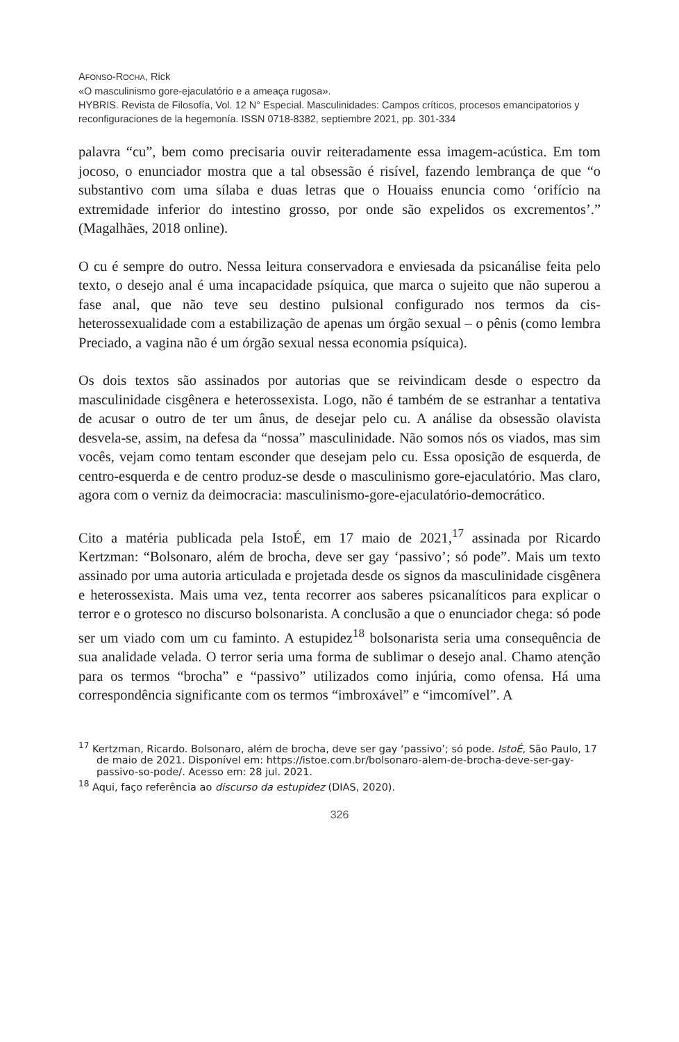AFONSO-ROCHA, Rick
«O masculinismo gore-ejaculatório e a ameaça rugosa».
HYBRIS. Revista de Filosofía, Vol. 12 N° Especial. Masculinidades: Campos críticos, procesos emancipatorios y reconfiguraciones de la hegemonía. ISSN 0718-8382, septiembre 2021, pp. 301-334
palavra “cu”, bem como precisaria ouvir reiteradamente essa imagem-acústica. Em tom jocoso, o enunciador mostra que a tal obsessão é risível, fazendo lembrança de que “o substantivo com uma sílaba e duas letras que o Houaiss enuncia como ‘orifício na extremidade inferior do intestino grosso, por onde são expelidos os excrementos’.” (Magalhães, 2018 online).
O cu é sempre do outro. Nessa leitura conservadora e enviesada da psicanálise feita pelo texto, o desejo anal é uma incapacidade psíquica, que marca o sujeito que não superou a fase anal, que não teve seu destino pulsional configurado nos termos da cis-heterossexualidade com a estabilização de apenas um órgão sexual – o pênis (como lembra Preciado, a vagina não é um órgão sexual nessa economia psíquica).
Os dois textos são assinados por autorias que se reivindicam desde o espectro da masculinidade cisgênera e heterossexista. Logo, não é também de se estranhar a tentativa de acusar o outro de ter um ânus, de desejar pelo cu. A análise da obsessão olavista desvela-se, assim, na defesa da “nossa” masculinidade. Não somos nós os viados, mas sim vocês, vejam como tentam esconder que desejam pelo cu. Essa oposição de esquerda, de centro-esquerda e de centro produz-se desde o masculinismo gore-ejaculatório. Mas claro, agora com o verniz da deimocracia: masculinismo-gore-ejaculatório-democrático.
Cito a matéria publicada pela IstoÉ, em 17 maio de 2021,<sup>17</sup> assinada por Ricardo Kertzman: “Bolsonaro, além de brocha, deve ser gay ‘passivo’; só pode”. Mais um texto assinado por uma autoria articulada e projetada desde os signos da masculinidade cisgênera e heterossexista. Mais uma vez, tenta recorrer aos saberes psicanalíticos para explicar o terror e o grotesco no discurso bolsonarista. A conclusão a que o enunciador chega: só pode ser um viado com um cu faminto. A estupidez<sup>18</sup> bolsonarista seria uma consequência de sua analidade velada. O terror seria uma forma de sublimar o desejo anal. Chamo atenção para os termos “brocha” e “passivo” utilizados como injúria, como ofensa. Há uma correspondência significante com os termos “imbroxável” e “imcomível”. A
<sup>17</sup> Kertzman, Ricardo. Bolsonaro, além de brocha, deve ser gay ‘passivo’; só pode. IstoÉ, São Paulo, 17 de maio de 2021. Disponível em: https://istoe.com.br/bolsonaro-alem-de-brocha-deve-ser-gay-passivo-so-pode/. Acesso em: 28 jul. 2021.
<sup>18</sup> Aqui, faço referência ao discurso da estupidez (DIAS, 2020).
326